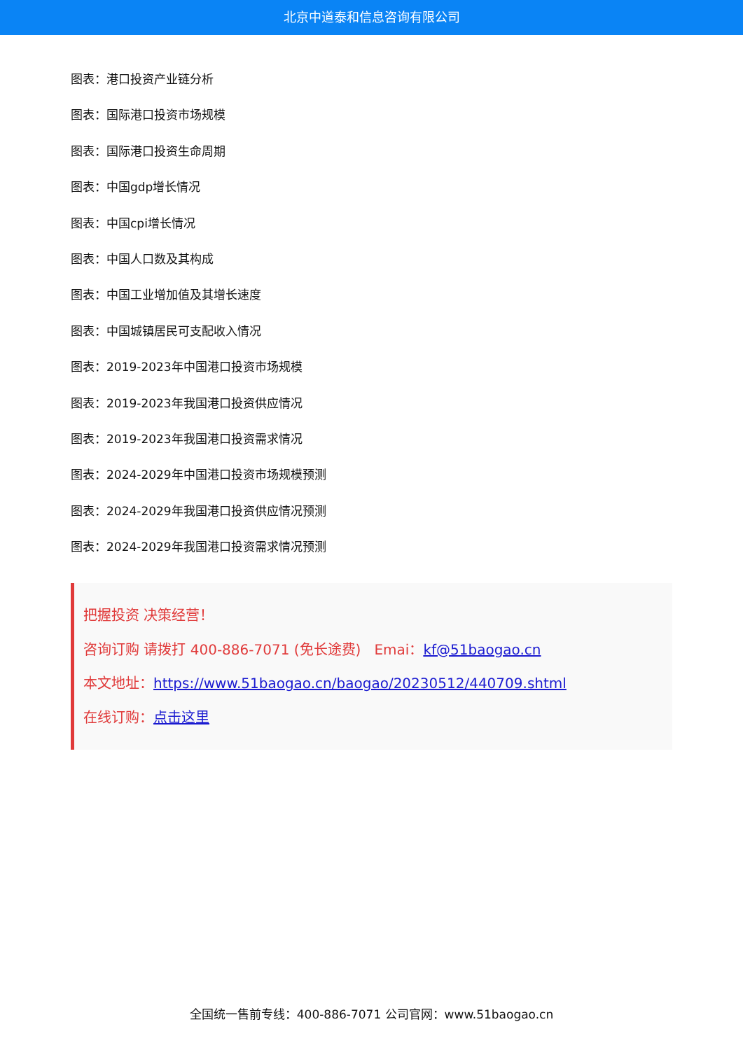北京中道泰和信息咨询有限公司
图表：港口投资产业链分析
图表：国际港口投资市场规模
图表：国际港口投资生命周期
图表：中国gdp增长情况
图表：中国cpi增长情况
图表：中国人口数及其构成
图表：中国工业增加值及其增长速度
图表：中国城镇居民可支配收入情况
图表：2019-2023年中国港口投资市场规模
图表：2019-2023年我国港口投资供应情况
图表：2019-2023年我国港口投资需求情况
图表：2024-2029年中国港口投资市场规模预测
图表：2024-2029年我国港口投资供应情况预测
图表：2024-2029年我国港口投资需求情况预测
把握投资 决策经营！
咨询订购 请拨打 400-886-7071 (免长途费) Emai：kf@51baogao.cn
本文地址：https://www.51baogao.cn/baogao/20230512/440709.shtml
在线订购：点击这里
全国统一售前专线：400-886-7071 公司官网：www.51baogao.cn